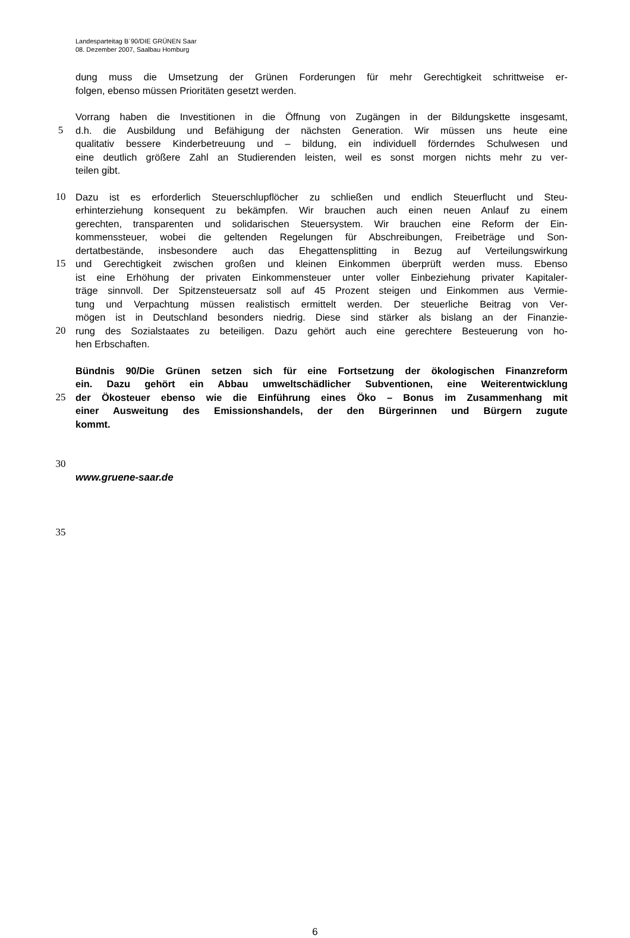Landesparteitag B´90/DIE GRÜNEN Saar
08. Dezember 2007, Saalbau Homburg
dung muss die Umsetzung der Grünen Forderungen für mehr Gerechtigkeit schrittweise er-
folgen, ebenso müssen Prioritäten gesetzt werden.
Vorrang haben die Investitionen in die Öffnung von Zugängen in der Bildungskette insgesamt,
5 d.h. die Ausbildung und Befähigung der nächsten Generation. Wir müssen uns heute eine
qualitativ bessere Kinderbetreuung und – bildung, ein individuell förderndes Schulwesen und
eine deutlich größere Zahl an Studierenden leisten, weil es sonst morgen nichts mehr zu ver-
teilen gibt.
10 Dazu ist es erforderlich Steuerschlupflöcher zu schließen und endlich Steuerflucht und Steu-
erhinterziehung konsequent zu bekämpfen. Wir brauchen auch einen neuen Anlauf zu einem
gerechten, transparenten und solidarischen Steuersystem. Wir brauchen eine Reform der Ein-
kommenssteuer, wobei die geltenden Regelungen für Abschreibungen, Freibeträge und Son-
dertatbestände, insbesondere auch das Ehegattensplitting in Bezug auf Verteilungswirkung
15 und Gerechtigkeit zwischen großen und kleinen Einkommen überprüft werden muss. Ebenso
ist eine Erhöhung der privaten Einkommensteuer unter voller Einbeziehung privater Kapitaler-
träge sinnvoll. Der Spitzensteuersatz soll auf 45 Prozent steigen und Einkommen aus Vermie-
tung und Verpachtung müssen realistisch ermittelt werden. Der steuerliche Beitrag von Ver-
mögen ist in Deutschland besonders niedrig. Diese sind stärker als bislang an der Finanzie-
20 rung des Sozialstaates zu beteiligen. Dazu gehört auch eine gerechtere Besteuerung von ho-
hen Erbschaften.
Bündnis 90/Die Grünen setzen sich für eine Fortsetzung der ökologischen Finanzreform
ein. Dazu gehört ein Abbau umweltschädlicher Subventionen, eine Weiterentwicklung
25 der Ökosteuer ebenso wie die Einführung eines Öko – Bonus im Zusammenhang mit
einer Ausweitung des Emissionshandels, der den Bürgerinnen und Bürgern zugute
kommt.
30
www.gruene-saar.de
35
6